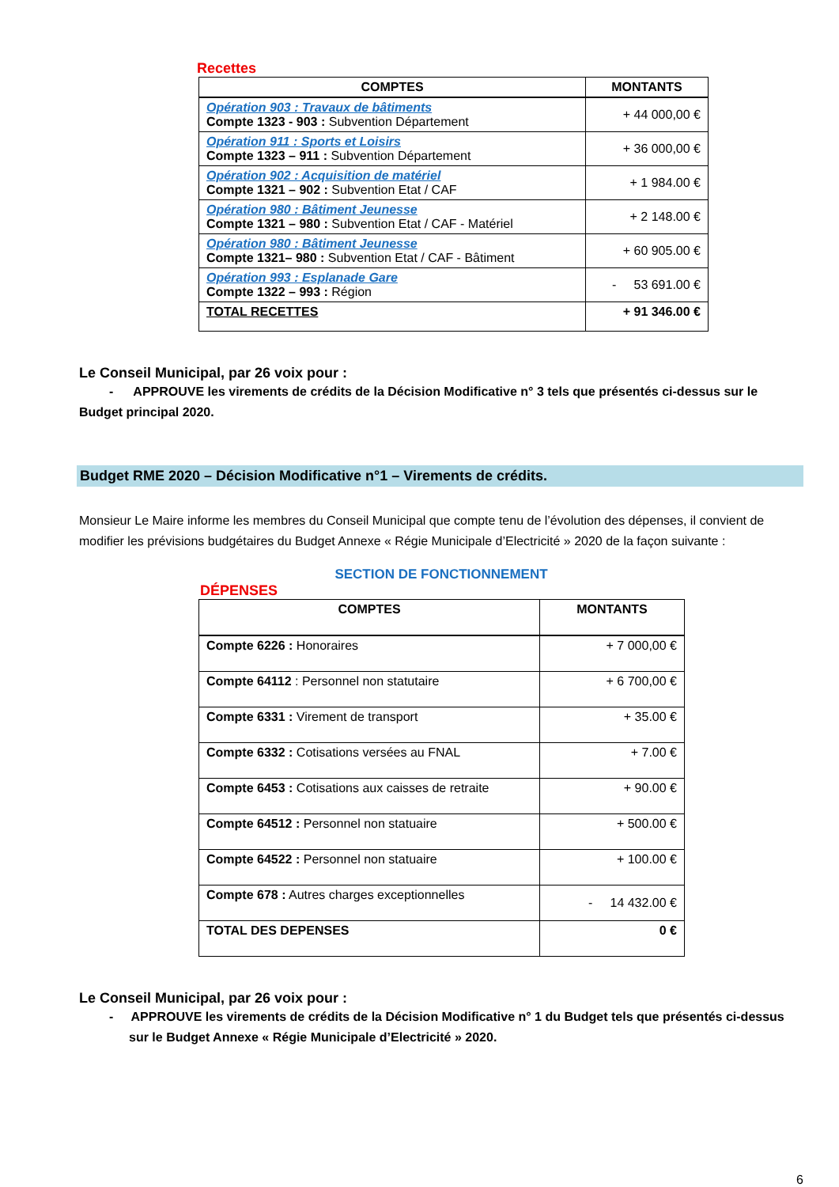Recettes
| COMPTES | MONTANTS |
| --- | --- |
| Opération 903 : Travaux de bâtiments Compte 1323 - 903 : Subvention Département | + 44 000,00 € |
| Opération 911 : Sports et Loisirs Compte 1323 – 911 : Subvention Département | + 36 000,00 € |
| Opération 902 : Acquisition de matériel Compte 1321 – 902 : Subvention Etat / CAF | + 1 984.00 € |
| Opération 980 : Bâtiment Jeunesse Compte 1321 – 980 : Subvention Etat / CAF - Matériel | + 2 148.00 € |
| Opération 980 : Bâtiment Jeunesse Compte 1321– 980 : Subvention Etat / CAF - Bâtiment | + 60 905.00 € |
| Opération 993 : Esplanade Gare Compte 1322 – 993 : Région | - 53 691.00 € |
| TOTAL RECETTES | + 91 346.00 € |
Le Conseil Municipal, par 26 voix pour :
- APPROUVE les virements de crédits de la Décision Modificative n° 3 tels que présentés ci-dessus sur le Budget principal 2020.
Budget RME 2020 – Décision Modificative n°1 – Virements de crédits.
Monsieur Le Maire informe les membres du Conseil Municipal que compte tenu de l’évolution des dépenses, il convient de modifier les prévisions budgétaires du Budget Annexe « Régie Municipale d’Electricité » 2020 de la façon suivante :
SECTION DE FONCTIONNEMENT
DÉPENSES
| COMPTES | MONTANTS |
| --- | --- |
| Compte 6226 : Honoraires | + 7 000,00 € |
| Compte 64112 : Personnel non statutaire | + 6 700,00 € |
| Compte 6331 : Virement de transport | + 35.00 € |
| Compte 6332 : Cotisations versées au FNAL | + 7.00 € |
| Compte 6453 : Cotisations aux caisses de retraite | + 90.00 € |
| Compte 64512 : Personnel non statuaire | + 500.00 € |
| Compte 64522 : Personnel non statuaire | + 100.00 € |
| Compte 678 : Autres charges exceptionnelles | - 14 432.00 € |
| TOTAL DES DEPENSES | 0 € |
Le Conseil Municipal, par 26 voix pour :
- APPROUVE les virements de crédits de la Décision Modificative n° 1 du Budget tels que présentés ci-dessus sur le Budget Annexe « Régie Municipale d’Electricité » 2020.
6